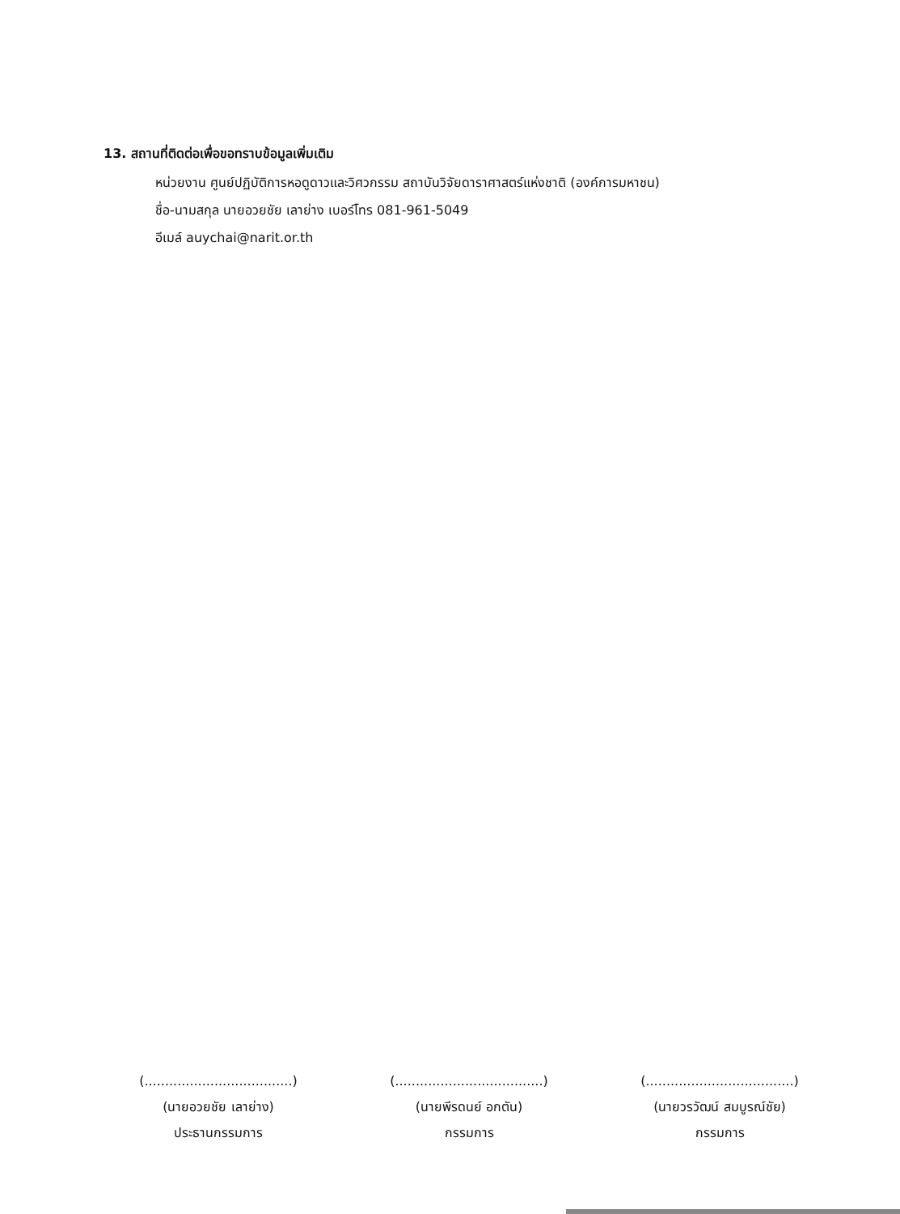13. สถานที่ติดต่อเพื่อขอทราบข้อมูลเพิ่มเติม
หน่วยงาน ศูนย์ปฏิบัติการหอดูดาวและวิศวกรรม สถาบันวิจัยดาราศาสตร์แห่งชาติ (องค์การมหาชน)
ชื่อ-นามสกุล นายอวยชัย เลาย่าง เบอร์โทร 081-961-5049
อีเมล์ auychai@narit.or.th
(....................................)
(นายอวยชัย เลาย่าง)
ประธานกรรมการ
(....................................)
(นายพีรดนย์ อกตัน)
กรรมการ
(....................................)
(นายวรวัฒน์ สมบูรณ์ชัย)
กรรมการ